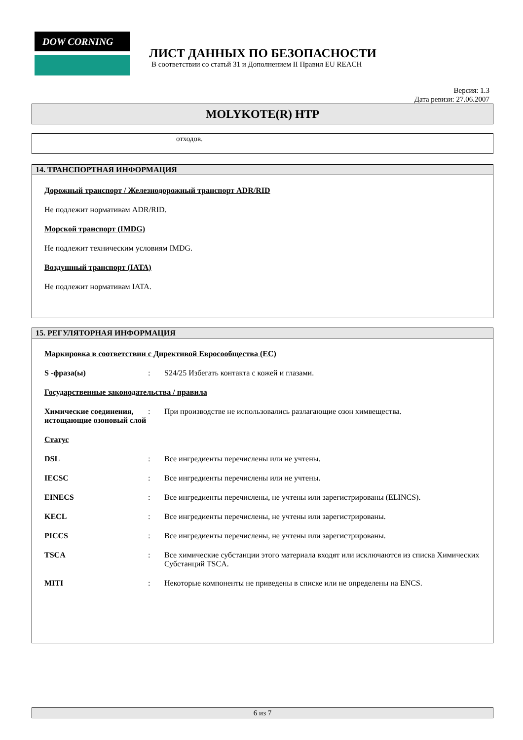DOW CORNING
ЛИСТ ДАННЫХ ПО БЕЗОПАСНОСТИ
В соответствии со статьй 31 и Дополнением II Правил EU REACH
Версия: 1.3
Дата ревизи: 27.06.2007
MOLYKOTE(R) HTP
отходов.
14. ТРАНСПОРТНАЯ ИНФОРМАЦИЯ
Дорожный транспорт / Железнодорожный транспорт ADR/RID
Не подлежит нормативам ADR/RID.
Морской транспорт (IMDG)
Не подлежит техническим условиям IMDG.
Воздушный транспорт (IATA)
Не подлежит нормативам IATA.
15. РЕГУЛЯТОРНАЯ ИНФОРМАЦИЯ
Маркировка в соответствии с Директивой Евросообщества (ЕС)
S -фраза(ы) : S24/25 Избегать контакта с кожей и глазами.
Государственные законодательства / правила
Химические соединения, истощающие озоновый слой
: При производстве не использовались разлагающие озон химвещества.
Статус
DSL : Все ингредиенты перечислены или не учтены.
IECSC : Все ингредиенты перечислены или не учтены.
EINECS : Все ингредиенты перечислены, не учтены или зарегистрированы (ELINCS).
KECL : Все ингредиенты перечислены, не учтены или зарегистрированы.
PICCS : Все ингредиенты перечислены, не учтены или зарегистрированы.
TSCA : Все химические субстанции этого материала входят или исключаются из списка Химических Субстанций TSCA.
MITI : Некоторые компоненты не приведены в списке или не определены на ENCS.
6 из 7